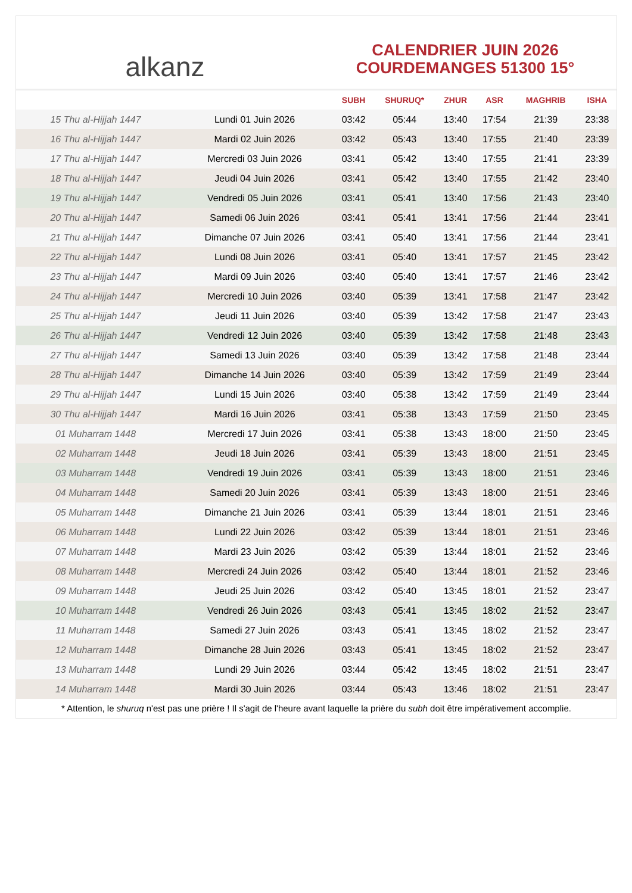alkanz
CALENDRIER JUIN 2026
COURDEMANGES 51300 15°
| | | SUBH | SHURUQ* | ZHUR | ASR | MAGHRIB | ISHA |
| --- | --- | --- | --- | --- | --- | --- | --- |
| 15 Thu al-Hijjah 1447 | Lundi 01 Juin 2026 | 03:42 | 05:44 | 13:40 | 17:54 | 21:39 | 23:38 |
| 16 Thu al-Hijjah 1447 | Mardi 02 Juin 2026 | 03:42 | 05:43 | 13:40 | 17:55 | 21:40 | 23:39 |
| 17 Thu al-Hijjah 1447 | Mercredi 03 Juin 2026 | 03:41 | 05:42 | 13:40 | 17:55 | 21:41 | 23:39 |
| 18 Thu al-Hijjah 1447 | Jeudi 04 Juin 2026 | 03:41 | 05:42 | 13:40 | 17:55 | 21:42 | 23:40 |
| 19 Thu al-Hijjah 1447 | Vendredi 05 Juin 2026 | 03:41 | 05:41 | 13:40 | 17:56 | 21:43 | 23:40 |
| 20 Thu al-Hijjah 1447 | Samedi 06 Juin 2026 | 03:41 | 05:41 | 13:41 | 17:56 | 21:44 | 23:41 |
| 21 Thu al-Hijjah 1447 | Dimanche 07 Juin 2026 | 03:41 | 05:40 | 13:41 | 17:56 | 21:44 | 23:41 |
| 22 Thu al-Hijjah 1447 | Lundi 08 Juin 2026 | 03:41 | 05:40 | 13:41 | 17:57 | 21:45 | 23:42 |
| 23 Thu al-Hijjah 1447 | Mardi 09 Juin 2026 | 03:40 | 05:40 | 13:41 | 17:57 | 21:46 | 23:42 |
| 24 Thu al-Hijjah 1447 | Mercredi 10 Juin 2026 | 03:40 | 05:39 | 13:41 | 17:58 | 21:47 | 23:42 |
| 25 Thu al-Hijjah 1447 | Jeudi 11 Juin 2026 | 03:40 | 05:39 | 13:42 | 17:58 | 21:47 | 23:43 |
| 26 Thu al-Hijjah 1447 | Vendredi 12 Juin 2026 | 03:40 | 05:39 | 13:42 | 17:58 | 21:48 | 23:43 |
| 27 Thu al-Hijjah 1447 | Samedi 13 Juin 2026 | 03:40 | 05:39 | 13:42 | 17:58 | 21:48 | 23:44 |
| 28 Thu al-Hijjah 1447 | Dimanche 14 Juin 2026 | 03:40 | 05:39 | 13:42 | 17:59 | 21:49 | 23:44 |
| 29 Thu al-Hijjah 1447 | Lundi 15 Juin 2026 | 03:40 | 05:38 | 13:42 | 17:59 | 21:49 | 23:44 |
| 30 Thu al-Hijjah 1447 | Mardi 16 Juin 2026 | 03:41 | 05:38 | 13:43 | 17:59 | 21:50 | 23:45 |
| 01 Muharram 1448 | Mercredi 17 Juin 2026 | 03:41 | 05:38 | 13:43 | 18:00 | 21:50 | 23:45 |
| 02 Muharram 1448 | Jeudi 18 Juin 2026 | 03:41 | 05:39 | 13:43 | 18:00 | 21:51 | 23:45 |
| 03 Muharram 1448 | Vendredi 19 Juin 2026 | 03:41 | 05:39 | 13:43 | 18:00 | 21:51 | 23:46 |
| 04 Muharram 1448 | Samedi 20 Juin 2026 | 03:41 | 05:39 | 13:43 | 18:00 | 21:51 | 23:46 |
| 05 Muharram 1448 | Dimanche 21 Juin 2026 | 03:41 | 05:39 | 13:44 | 18:01 | 21:51 | 23:46 |
| 06 Muharram 1448 | Lundi 22 Juin 2026 | 03:42 | 05:39 | 13:44 | 18:01 | 21:51 | 23:46 |
| 07 Muharram 1448 | Mardi 23 Juin 2026 | 03:42 | 05:39 | 13:44 | 18:01 | 21:52 | 23:46 |
| 08 Muharram 1448 | Mercredi 24 Juin 2026 | 03:42 | 05:40 | 13:44 | 18:01 | 21:52 | 23:46 |
| 09 Muharram 1448 | Jeudi 25 Juin 2026 | 03:42 | 05:40 | 13:45 | 18:01 | 21:52 | 23:47 |
| 10 Muharram 1448 | Vendredi 26 Juin 2026 | 03:43 | 05:41 | 13:45 | 18:02 | 21:52 | 23:47 |
| 11 Muharram 1448 | Samedi 27 Juin 2026 | 03:43 | 05:41 | 13:45 | 18:02 | 21:52 | 23:47 |
| 12 Muharram 1448 | Dimanche 28 Juin 2026 | 03:43 | 05:41 | 13:45 | 18:02 | 21:52 | 23:47 |
| 13 Muharram 1448 | Lundi 29 Juin 2026 | 03:44 | 05:42 | 13:45 | 18:02 | 21:51 | 23:47 |
| 14 Muharram 1448 | Mardi 30 Juin 2026 | 03:44 | 05:43 | 13:46 | 18:02 | 21:51 | 23:47 |
* Attention, le shuruq n'est pas une prière ! Il s'agit de l'heure avant laquelle la prière du subh doit être impérativement accomplie.